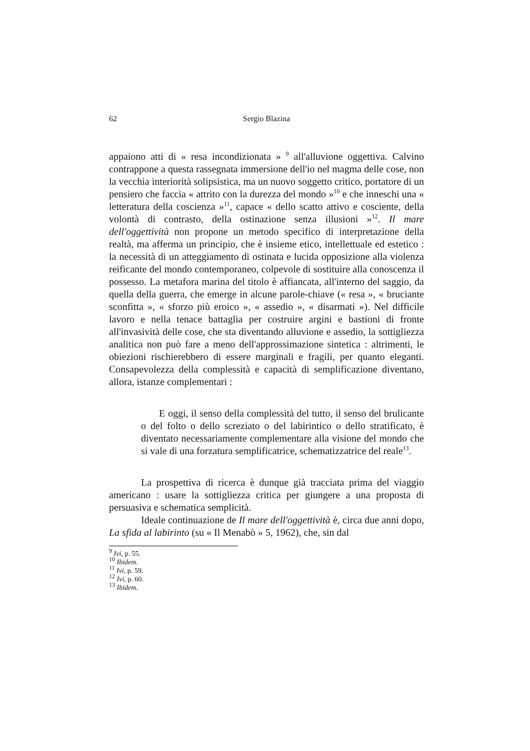62 Sergio Blazina
appaiono atti di « resa incondizionata » <sup>9</sup> all'alluvione oggettiva. Calvino contrappone a questa rassegnata immersione dell'io nel magma delle cose, non la vecchia interiorità solipsistica, ma un nuovo soggetto critico, portatore di un pensiero che faccia « attrito con la durezza del mondo »<sup>10</sup> e che inneschi una « letteratura della coscienza »<sup>11</sup>, capace « dello scatto attivo e cosciente, della volontà di contrasto, della ostinazione senza illusioni »<sup>12</sup>. Il mare dell'oggettività non propone un metodo specifico di interpretazione della realtà, ma afferma un principio, che è insieme etico, intellettuale ed estetico : la necessità di un atteggiamento di ostinata e lucida opposizione alla violenza reificante del mondo contemporaneo, colpevole di sostituire alla conoscenza il possesso. La metafora marina del titolo è affiancata, all'interno del saggio, da quella della guerra, che emerge in alcune parole-chiave (« resa », « bruciante sconfitta », « sforzo più eroico », « assedio », « disarmati »). Nel difficile lavoro e nella tenace battaglia per costruire argini e bastioni di fronte all'invasività delle cose, che sta diventando alluvione e assedio, la sottigliezza analitica non può fare a meno dell'approssimazione sintetica : altrimenti, le obiezioni rischierebbero di essere marginali e fragili, per quanto eleganti. Consapevolezza della complessità e capacità di semplificazione diventano, allora, istanze complementari :
E oggi, il senso della complessità del tutto, il senso del brulicante o del folto o dello screziato o del labirintico o dello stratificato, è diventato necessariamente complementare alla visione del mondo che si vale di una forzatura semplificatrice, schematizzatrice del reale<sup>13</sup>.
La prospettiva di ricerca è dunque già tracciata prima del viaggio americano : usare la sottigliezza critica per giungere a una proposta di persuasiva e schematica semplicità.
Ideale continuazione de Il mare dell'oggettività è, circa due anni dopo, La sfida al labirinto (su « Il Menabò » 5, 1962), che, sin dal
<sup>9</sup> Ivi, p. 55.
<sup>10</sup> Ibidem.
<sup>11</sup> Ivi, p. 59.
<sup>12</sup> Ivi, p. 60.
<sup>13</sup> Ibidem.